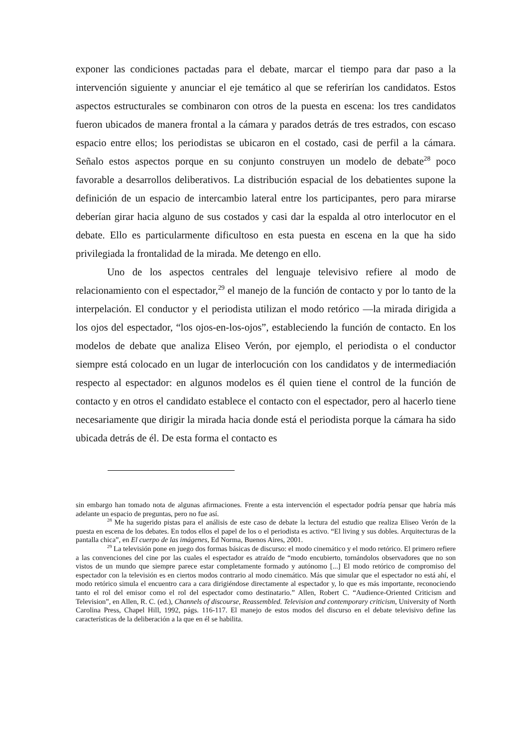exponer las condiciones pactadas para el debate, marcar el tiempo para dar paso a la intervención siguiente y anunciar el eje temático al que se referirían los candidatos. Estos aspectos estructurales se combinaron con otros de la puesta en escena: los tres candidatos fueron ubicados de manera frontal a la cámara y parados detrás de tres estrados, con escaso espacio entre ellos; los periodistas se ubicaron en el costado, casi de perfil a la cámara. Señalo estos aspectos porque en su conjunto construyen un modelo de debate<sup>28</sup> poco favorable a desarrollos deliberativos. La distribución espacial de los debatientes supone la definición de un espacio de intercambio lateral entre los participantes, pero para mirarse deberían girar hacia alguno de sus costados y casi dar la espalda al otro interlocutor en el debate. Ello es particularmente dificultoso en esta puesta en escena en la que ha sido privilegiada la frontalidad de la mirada. Me detengo en ello.
Uno de los aspectos centrales del lenguaje televisivo refiere al modo de relacionamiento con el espectador,<sup>29</sup> el manejo de la función de contacto y por lo tanto de la interpelación. El conductor y el periodista utilizan el modo retórico —la mirada dirigida a los ojos del espectador, “los ojos-en-los-ojos”, estableciendo la función de contacto. En los modelos de debate que analiza Eliseo Verón, por ejemplo, el periodista o el conductor siempre está colocado en un lugar de interlocución con los candidatos y de intermediación respecto al espectador: en algunos modelos es él quien tiene el control de la función de contacto y en otros el candidato establece el contacto con el espectador, pero al hacerlo tiene necesariamente que dirigir la mirada hacia donde está el periodista porque la cámara ha sido ubicada detrás de él. De esta forma el contacto es
sin embargo han tomado nota de algunas afirmaciones. Frente a esta intervención el espectador podría pensar que habría más adelante un espacio de preguntas, pero no fue así.
<sup>28</sup> Me ha sugerido pistas para el análisis de este caso de debate la lectura del estudio que realiza Eliseo Verón de la puesta en escena de los debates. En todos ellos el papel de los o el periodista es activo. “El living y sus dobles. Arquitecturas de la pantalla chica”, en El cuerpo de las imágenes, Ed Norma, Buenos Aires, 2001.
<sup>29</sup> La televisión pone en juego dos formas básicas de discurso: el modo cinemático y el modo retórico. El primero refiere a las convenciones del cine por las cuales el espectador es atraído de “modo encubierto, tornándolos observadores que no son vistos de un mundo que siempre parece estar completamente formado y autónomo [...] El modo retórico de compromiso del espectador con la televisión es en ciertos modos contrario al modo cinemático. Más que simular que el espectador no está ahí, el modo retórico simula el encuentro cara a cara dirigiéndose directamente al espectador y, lo que es más importante, reconociendo tanto el rol del emisor como el rol del espectador como destinatario.” Allen, Robert C. “Audience-Oriented Criticism and Television”, en Allen, R. C. (ed.), Channels of discourse, Reassembled. Television and contemporary criticism, University of North Carolina Press, Chapel Hill, 1992, págs. 116-117. El manejo de estos modos del discurso en el debate televisivo define las características de la deliberación a la que en él se habilita.